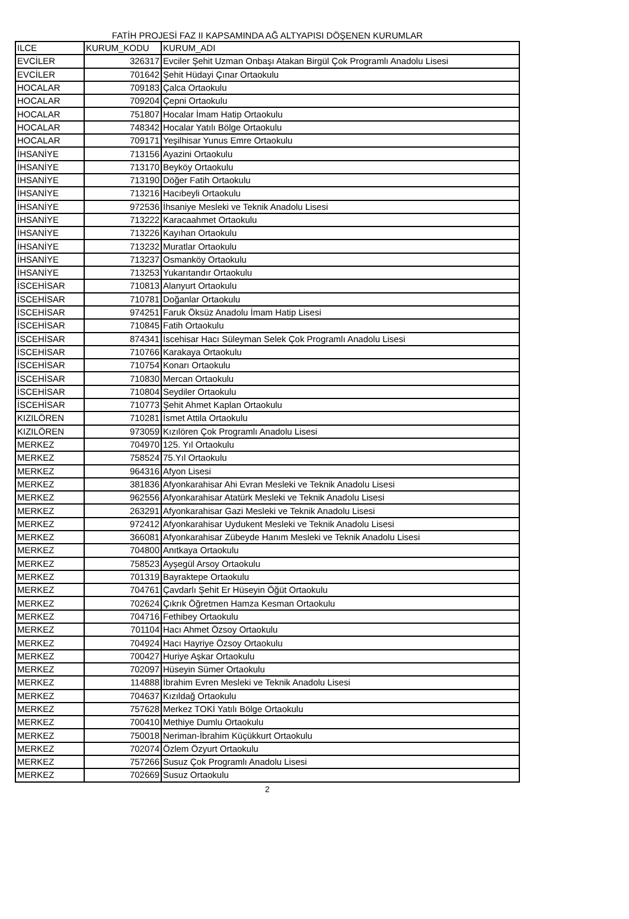FATİH PROJESİ FAZ II KAPSAMINDA AĞ ALTYAPISI DÖŞENEN KURUMLAR
| ILCE | KURUM_KODU | KURUM_ADI |
| --- | --- | --- |
| EVCİLER | 326317 | Evciler Şehit Uzman Onbaşı Atakan Birgül Çok Programlı Anadolu Lisesi |
| EVCİLER | 701642 | Şehit Hüdayi Çınar Ortaokulu |
| HOCALAR | 709183 | Çalca Ortaokulu |
| HOCALAR | 709204 | Çepni Ortaokulu |
| HOCALAR | 751807 | Hocalar İmam Hatip Ortaokulu |
| HOCALAR | 748342 | Hocalar Yatılı Bölge Ortaokulu |
| HOCALAR | 709171 | Yeşilhisar Yunus Emre Ortaokulu |
| İHSANİYE | 713156 | Ayazini Ortaokulu |
| İHSANİYE | 713170 | Beyköy Ortaokulu |
| İHSANİYE | 713190 | Döğer Fatih Ortaokulu |
| İHSANİYE | 713216 | Hacıbeyli Ortaokulu |
| İHSANİYE | 972536 | İhsaniye Mesleki ve Teknik Anadolu Lisesi |
| İHSANİYE | 713222 | Karacaahmet Ortaokulu |
| İHSANİYE | 713226 | Kayıhan Ortaokulu |
| İHSANİYE | 713232 | Muratlar Ortaokulu |
| İHSANİYE | 713237 | Osmanköy Ortaokulu |
| İHSANİYE | 713253 | Yukarıtandır Ortaokulu |
| İSCEHİSAR | 710813 | Alanyurt Ortaokulu |
| İSCEHİSAR | 710781 | Doğanlar Ortaokulu |
| İSCEHİSAR | 974251 | Faruk Öksüz Anadolu İmam Hatip Lisesi |
| İSCEHİSAR | 710845 | Fatih Ortaokulu |
| İSCEHİSAR | 874341 | İscehisar Hacı Süleyman Selek Çok Programlı Anadolu Lisesi |
| İSCEHİSAR | 710766 | Karakaya Ortaokulu |
| İSCEHİSAR | 710754 | Konarı Ortaokulu |
| İSCEHİSAR | 710830 | Mercan Ortaokulu |
| İSCEHİSAR | 710804 | Seydiler Ortaokulu |
| İSCEHİSAR | 710773 | Şehit Ahmet Kaplan Ortaokulu |
| KIZILÖREN | 710281 | İsmet Attila Ortaokulu |
| KIZILÖREN | 973059 | Kızılören Çok Programlı Anadolu Lisesi |
| MERKEZ | 704970 | 125. Yıl Ortaokulu |
| MERKEZ | 758524 | 75.Yıl Ortaokulu |
| MERKEZ | 964316 | Afyon Lisesi |
| MERKEZ | 381836 | Afyonkarahisar Ahi Evran Mesleki ve Teknik Anadolu Lisesi |
| MERKEZ | 962556 | Afyonkarahisar Atatürk Mesleki ve Teknik Anadolu Lisesi |
| MERKEZ | 263291 | Afyonkarahisar Gazi Mesleki ve Teknik Anadolu Lisesi |
| MERKEZ | 972412 | Afyonkarahisar Uydukent Mesleki ve Teknik Anadolu Lisesi |
| MERKEZ | 366081 | Afyonkarahisar Zübeyde Hanım Mesleki ve Teknik Anadolu Lisesi |
| MERKEZ | 704800 | Anıtkaya Ortaokulu |
| MERKEZ | 758523 | Ayşegül Arsoy Ortaokulu |
| MERKEZ | 701319 | Bayraktepe Ortaokulu |
| MERKEZ | 704761 | Çavdarlı Şehit Er Hüseyin Öğüt Ortaokulu |
| MERKEZ | 702624 | Çıkrık Öğretmen Hamza Kesman Ortaokulu |
| MERKEZ | 704716 | Fethibey Ortaokulu |
| MERKEZ | 701104 | Hacı Ahmet Özsoy Ortaokulu |
| MERKEZ | 704924 | Hacı Hayriye Özsoy Ortaokulu |
| MERKEZ | 700427 | Huriye Aşkar Ortaokulu |
| MERKEZ | 702097 | Hüseyin Sümer Ortaokulu |
| MERKEZ | 114888 | İbrahim Evren Mesleki ve Teknik Anadolu Lisesi |
| MERKEZ | 704637 | Kızıldağ Ortaokulu |
| MERKEZ | 757628 | Merkez TOKİ Yatılı Bölge Ortaokulu |
| MERKEZ | 700410 | Methiye Dumlu Ortaokulu |
| MERKEZ | 750018 | Neriman-İbrahim Küçükkurt Ortaokulu |
| MERKEZ | 702074 | Özlem Özyurt Ortaokulu |
| MERKEZ | 757266 | Susuz Çok Programlı Anadolu Lisesi |
| MERKEZ | 702669 | Susuz Ortaokulu |
2